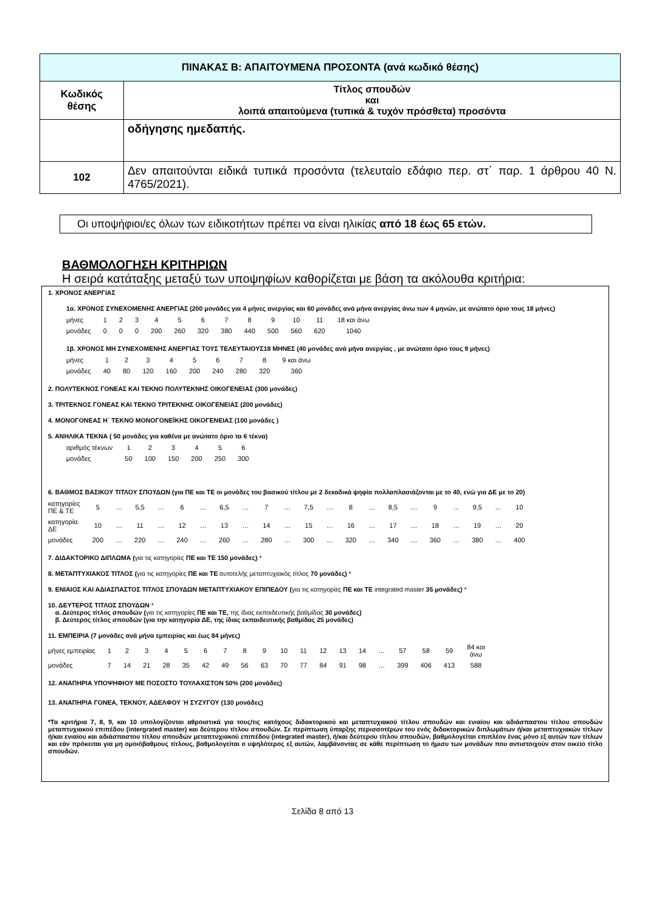| ΠΙΝΑΚΑΣ Β: ΑΠΑΙΤΟΥΜΕΝΑ ΠΡΟΣΟΝΤΑ (ανά κωδικό θέσης) | |
| --- | --- |
| Κωδικός θέσης | Τίτλος σπουδών και λοιπά απαιτούμενα (τυπικά & τυχόν πρόσθετα) προσόντα |
| | οδήγησης ημεδαπής. |
| 102 | Δεν απαιτούνται ειδικά τυπικά προσόντα (τελευταίο εδάφιο περ. στ΄ παρ. 1 άρθρου 40 Ν. 4765/2021). |
Οι υποψήφιοι/ες όλων των ειδικοτήτων πρέπει να είναι ηλικίας από 18 έως 65 ετών.
ΒΑΘΜΟΛΟΓΗΣΗ ΚΡΙΤΗΡΙΩΝ
Η σειρά κατάταξης μεταξύ των υποψηφίων καθορίζεται με βάση τα ακόλουθα κριτήρια:
1. ΧΡΟΝΟΣ ΑΝΕΡΓΙΑΣ
1α. ΧΡΟΝΟΣ ΣΥΝΕΧΟΜΕΝΗΣ ΑΝΕΡΓΙΑΣ (200 μονάδες για 4 μήνες ανεργίας και 60 μονάδες ανά μήνα ανεργίας άνω των 4 μηνών, με ανώτατο όριο τους 18 μήνες)
| μήνες | 1 | 2 | 3 | 4 | 5 | 6 | 7 | 8 | 9 | 10 | 11 | 18 και άνω |
| μονάδες | 0 | 0 | 0 | 200 | 260 | 320 | 380 | 440 | 500 | 560 | 620 | 1040 |
1β. ΧΡΟΝΟΣ ΜΗ ΣΥΝΕΧΟΜΕΝΗΣ ΑΝΕΡΓΙΑΣ ΤΟΥΣ ΤΕΛΕΥΤΑΙΟΥΣ18 ΜΗΝΕΣ (40 μονάδες ανά μήνα ανεργίας , με ανώτατο όριο τους 9 μήνες)
| μήνες | 1 | 2 | 3 | 4 | 5 | 6 | 7 | 8 | 9 και άνω |
| μονάδες | 40 | 80 | 120 | 160 | 200 | 240 | 280 | 320 | 360 |
2. ΠΟΛΥΤΕΚΝΟΣ ΓΟΝΕΑΣ ΚΑΙ ΤΕΚΝΟ ΠΟΛΥΤΕΚΝΗΣ ΟΙΚΟΓΕΝΕΙΑΣ (300 μονάδες)
3. ΤΡΙΤΕΚΝΟΣ ΓΟΝΕΑΣ ΚΑΙ ΤΕΚΝΟ ΤΡΙΤΕΚΝΗΣ ΟΙΚΟΓΕΝΕΙΑΣ (200 μονάδες)
4. ΜΟΝΟΓΟΝΕΑΣ Η΄ ΤΕΚΝΟ ΜΟΝΟΓΟΝΕΪΚΗΣ ΟΙΚΟΓΕΝΕΙΑΣ (100 μονάδες )
5. ΑΝΗΛΙΚΑ ΤΕΚΝΑ ( 50 μονάδες για καθένα με ανώτατο όριο τα 6 τέκνα)
| αριθμός τέκνων | 1 | 2 | 3 | 4 | 5 | 6 |
| μονάδες | 50 | 100 | 150 | 200 | 250 | 300 |
6. ΒΑΘΜΟΣ ΒΑΣΙΚΟΥ ΤΙΤΛΟΥ ΣΠΟΥΔΩΝ (για ΠΕ και ΤΕ οι μονάδες του βασικού τίτλου με 2 δεκαδικά ψηφία πολλαπλασιάζονται με το 40, ενώ για ΔΕ με το 20)
| κατηγορίες ΠΕ & ΤΕ | 5 | … | 5,5 | … | 6 | … | 6,5 | … | 7 | … | 7,5 | … | 8 | … | 8,5 | … | 9 | … | 9,5 | … | 10 |
| κατηγορία ΔΕ | 10 | … | 11 | … | 12 | … | 13 | … | 14 | … | 15 | … | 16 | … | 17 | … | 18 | … | 19 | … | 20 |
| μονάδες | 200 | … | 220 | … | 240 | … | 260 | … | 280 | … | 300 | … | 320 | … | 340 | … | 360 | … | 380 | … | 400 |
7. ΔΙΔΑΚΤΟΡΙΚΟ ΔΙΠΛΩΜΑ (για τις κατηγορίες ΠΕ και ΤΕ 150 μονάδες) *
8. ΜΕΤΑΠΤΥΧΙΑΚΟΣ ΤΙΤΛΟΣ (για τις κατηγορίες ΠΕ και ΤΕ αυτοτελής μεταπτυχιακός τίτλος 70 μονάδες) *
9. ΕΝΙΑΙΟΣ ΚΑΙ ΑΔΙΑΣΠΑΣΤΟΣ ΤΙΤΛΟΣ ΣΠΟΥΔΩΝ ΜΕΤΑΠΤΥΧΙΑΚΟΥ ΕΠΙΠΕΔΟΥ (για τις κατηγορίες ΠΕ και ΤΕ integrated master 35 μονάδες) *
10. ΔΕΥΤΕΡΟΣ ΤΙΤΛΟΣ ΣΠΟΥΔΩΝ *
α. Δεύτερος τίτλος σπουδών (για τις κατηγορίες ΠΕ και ΤΕ, της ίδιας εκπαιδευτικής βαθμίδας 30 μονάδες)
β. Δεύτερος τίτλος σπουδών (για την κατηγορία ΔΕ, της ίδιας εκπαιδευτικής βαθμίδας 25 μονάδες)
11. ΕΜΠΕΙΡΙΑ (7 μονάδες ανά μήνα εμπειρίας και έως 84 μήνες)
| μήνες εμπειρίας | 1 | 2 | 3 | 4 | 5 | 6 | 7 | 8 | 9 | 10 | 11 | 12 | 13 | 14 | … | 57 | 58 | 59 | 84 και άνω |
| μονάδες | 7 | 14 | 21 | 28 | 35 | 42 | 49 | 56 | 63 | 70 | 77 | 84 | 91 | 98 | … | 399 | 406 | 413 | 588 |
12. ΑΝΑΠΗΡΙΑ ΥΠΟΨΗΦΙΟΥ ΜΕ ΠΟΣΟΣΤΟ ΤΟΥΛΑΧΙΣΤΟΝ 50% (200 μονάδες)
13. ΑΝΑΠΗΡΙΑ ΓΟΝΕΑ, ΤΕΚΝΟΥ, ΑΔΕΛΦΟΥ Ή ΣΥΖΥΓΟΥ (130 μονάδες)
*Τα κριτήρια 7, 8, 9, και 10 υπολογίζονται αθροιστικά για τους/τις κατόχους διδακτορικού και μεταπτυχιακού τίτλου σπουδών και ενιαίου και αδιάσπαστου τίτλου σπουδών μεταπτυχιακού επιπέδου (intergrated master) και δεύτερου τίτλου σπουδών. Σε περίπτωση ύπαρξης περισσοτέρων του ενός διδακτορικών διπλωμάτων ή/και μεταπτυχιακών τίτλων ή/και ενιαίου και αδιάσπαστου τίτλου σπουδών μεταπτυχιακού επιπέδου (integrated master), ή/και δεύτερου τίτλου σπουδών, βαθμολογείται επιπλέον ένας μόνο εξ αυτών των τίτλων και εάν πρόκειται για μη ομοιόβαθμους τίτλους, βαθμολογείται ο υψηλότερος εξ αυτών, λαμβάνοντας σε κάθε περίπτωση το ήμισυ των μονάδων που αντιστοιχούν στον οικείο τίτλο σπουδών.
Σελίδα 8 από 13